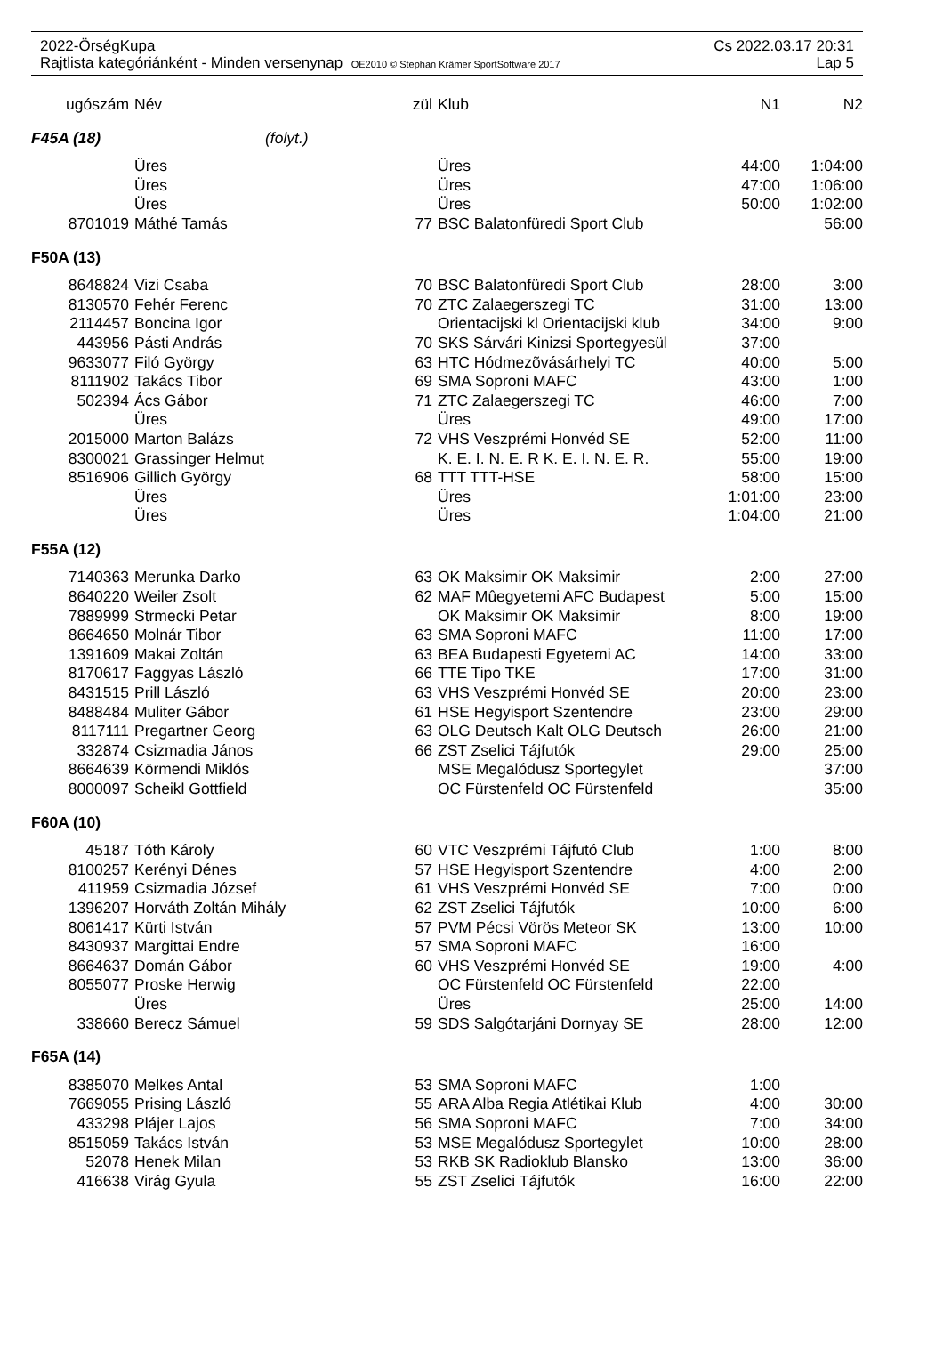2022-ÖrségKupa Cs 2022.03.17 20:31
Rajtlista kategóriánként - Minden versenynap OE2010 © Stephan Krämer SportSoftware 2017 Lap 5
| ugószám | Név | zül | Klub | N1 | N2 |
| --- | --- | --- | --- | --- | --- |
| F45A (18) (folyt.) | | | | | |
| | Üres | | Üres | 44:00 | 1:04:00 |
| | Üres | | Üres | 47:00 | 1:06:00 |
| | Üres | | Üres | 50:00 | 1:02:00 |
| 8701019 | Máthé Tamás | 77 | BSC Balatonfüredi Sport Club | | 56:00 |
| F50A (13) | | | | | |
| 8648824 | Vizi Csaba | 70 | BSC Balatonfüredi Sport Club | 28:00 | 3:00 |
| 8130570 | Fehér Ferenc | 70 | ZTC Zalaegerszegi TC | 31:00 | 13:00 |
| 2114457 | Boncina Igor | | Orientacijski kl Orientacijski klub | 34:00 | 9:00 |
| 443956 | Pásti András | 70 | SKS Sárvári Kinizsi Sportegyesül | 37:00 | |
| 9633077 | Filó György | 63 | HTC Hódmezõvásárhelyi TC | 40:00 | 5:00 |
| 8111902 | Takács Tibor | 69 | SMA Soproni MAFC | 43:00 | 1:00 |
| 502394 | Ács Gábor | 71 | ZTC Zalaegerszegi TC | 46:00 | 7:00 |
| | Üres | | Üres | 49:00 | 17:00 |
| 2015000 | Marton Balázs | 72 | VHS Veszprémi Honvéd SE | 52:00 | 11:00 |
| 8300021 | Grassinger Helmut | | K. E. I. N. E. R K. E. I. N. E. R. | 55:00 | 19:00 |
| 8516906 | Gillich György | 68 | TTT TTT-HSE | 58:00 | 15:00 |
| | Üres | | Üres | 1:01:00 | 23:00 |
| | Üres | | Üres | 1:04:00 | 21:00 |
| F55A (12) | | | | | |
| 7140363 | Merunka Darko | 63 | OK Maksimir OK Maksimir | 2:00 | 27:00 |
| 8640220 | Weiler Zsolt | 62 | MAF Mûegyetemi AFC Budapest | 5:00 | 15:00 |
| 7889999 | Strmecki Petar | | OK Maksimir OK Maksimir | 8:00 | 19:00 |
| 8664650 | Molnár Tibor | 63 | SMA Soproni MAFC | 11:00 | 17:00 |
| 1391609 | Makai Zoltán | 63 | BEA Budapesti Egyetemi AC | 14:00 | 33:00 |
| 8170617 | Faggyas László | 66 | TTE Tipo TKE | 17:00 | 31:00 |
| 8431515 | Prill László | 63 | VHS Veszprémi Honvéd SE | 20:00 | 23:00 |
| 8488484 | Muliter Gábor | 61 | HSE Hegyisport Szentendre | 23:00 | 29:00 |
| 8117111 | Pregartner Georg | 63 | OLG Deutsch Kalt OLG Deutsch | 26:00 | 21:00 |
| 332874 | Csizmadia János | 66 | ZST Zselici Tájfutók | 29:00 | 25:00 |
| 8664639 | Körmendi Miklós | | MSE Megalódusz Sportegylet | | 37:00 |
| 8000097 | Scheikl Gottfield | | OC Fürstenfeld OC Fürstenfeld | | 35:00 |
| F60A (10) | | | | | |
| 45187 | Tóth Károly | 60 | VTC Veszprémi Tájfutó Club | 1:00 | 8:00 |
| 8100257 | Kerényi Dénes | 57 | HSE Hegyisport Szentendre | 4:00 | 2:00 |
| 411959 | Csizmadia József | 61 | VHS Veszprémi Honvéd SE | 7:00 | 0:00 |
| 1396207 | Horváth Zoltán Mihály | 62 | ZST Zselici Tájfutók | 10:00 | 6:00 |
| 8061417 | Kürti István | 57 | PVM Pécsi Vörös Meteor SK | 13:00 | 10:00 |
| 8430937 | Margittai Endre | 57 | SMA Soproni MAFC | 16:00 | |
| 8664637 | Domán Gábor | 60 | VHS Veszprémi Honvéd SE | 19:00 | 4:00 |
| 8055077 | Proske Herwig | | OC Fürstenfeld OC Fürstenfeld | 22:00 | |
| | Üres | | Üres | 25:00 | 14:00 |
| 338660 | Berecz Sámuel | 59 | SDS Salgótarjáni Dornyay SE | 28:00 | 12:00 |
| F65A (14) | | | | | |
| 8385070 | Melkes Antal | 53 | SMA Soproni MAFC | 1:00 | |
| 7669055 | Prising László | 55 | ARA Alba Regia Atlétikai Klub | 4:00 | 30:00 |
| 433298 | Plájer Lajos | 56 | SMA Soproni MAFC | 7:00 | 34:00 |
| 8515059 | Takács István | 53 | MSE Megalódusz Sportegylet | 10:00 | 28:00 |
| 52078 | Henek Milan | 53 | RKB SK Radioklub Blansko | 13:00 | 36:00 |
| 416638 | Virág Gyula | 55 | ZST Zselici Tájfutók | 16:00 | 22:00 |